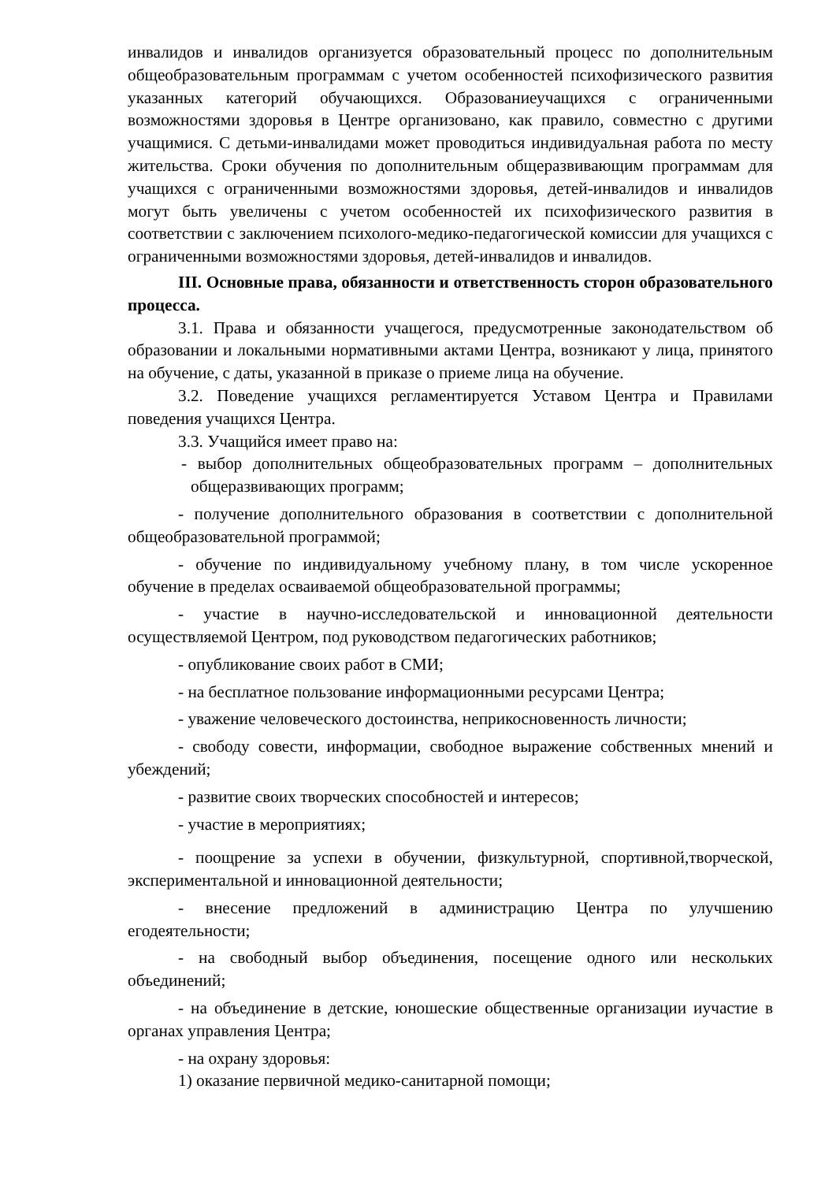инвалидов и инвалидов организуется образовательный процесс по дополнительным общеобразовательным программам с учетом особенностей психофизического развития указанных категорий обучающихся. Образованиеучащихся с ограниченными возможностями здоровья в Центре организовано, как правило, совместно с другими учащимися. С детьми-инвалидами может проводиться индивидуальная работа по месту жительства. Сроки обучения по дополнительным общеразвивающим программам для учащихся с ограниченными возможностями здоровья, детей-инвалидов и инвалидов могут быть увеличены с учетом особенностей их психофизического развития в соответствии с заключением психолого-медико-педагогической комиссии для учащихся с ограниченными возможностями здоровья, детей-инвалидов и инвалидов.
III. Основные права, обязанности и ответственность сторон образовательного процесса.
3.1. Права и обязанности учащегося, предусмотренные законодательством об образовании и локальными нормативными актами Центра, возникают у лица, принятого на обучение, с даты, указанной в приказе о приеме лица на обучение.
3.2. Поведение учащихся регламентируется Уставом Центра и Правилами поведения учащихся Центра.
3.3. Учащийся имеет право на:
- выбор дополнительных общеобразовательных программ – дополнительных общеразвивающих программ;
- получение дополнительного образования в соответствии с дополнительной общеобразовательной программой;
- обучение по индивидуальному учебному плану, в том числе ускоренное обучение в пределах осваиваемой общеобразовательной программы;
- участие в научно-исследовательской и инновационной деятельности осуществляемой Центром, под руководством педагогических работников;
- опубликование своих работ в СМИ;
- на бесплатное пользование информационными ресурсами Центра;
- уважение человеческого достоинства, неприкосновенность личности;
- свободу совести, информации, свободное выражение собственных мнений и убеждений;
- развитие своих творческих способностей и интересов;
- участие в мероприятиях;
- поощрение за успехи в обучении, физкультурной, спортивной,творческой, экспериментальной и инновационной деятельности;
- внесение предложений в администрацию Центра по улучшению егодеятельности;
- на свободный выбор объединения, посещение одного или нескольких объединений;
- на объединение в детские, юношеские общественные организации иучастие в органах управления Центра;
- на охрану здоровья:
1) оказание первичной медико-санитарной помощи;